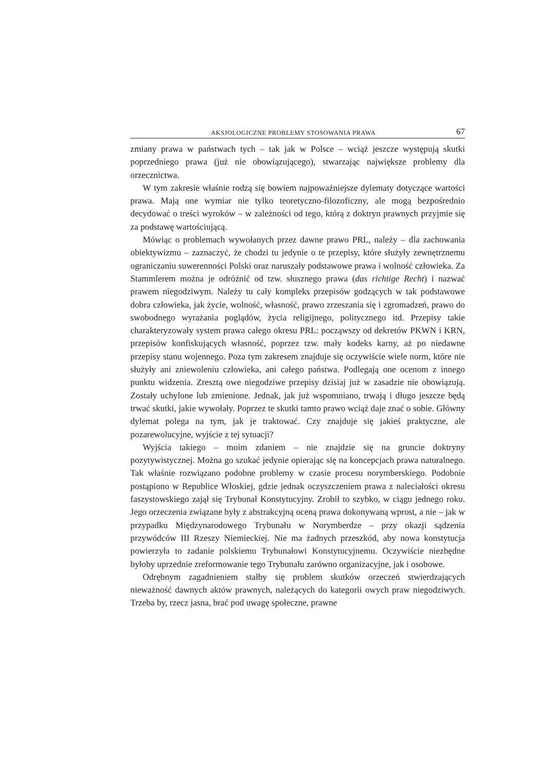AKSJOLOGICZNE PROBLEMY STOSOWANIA PRAWA 67
zmiany prawa w państwach tych – tak jak w Polsce – wciąż jeszcze występują skutki poprzedniego prawa (już nie obowiązującego), stwarzając największe problemy dla orzecznictwa.
W tym zakresie właśnie rodzą się bowiem najpoważniejsze dylematy dotyczące wartości prawa. Mają one wymiar nie tylko teoretyczno-filozoficzny, ale mogą bezpośrednio decydować o treści wyroków – w zależności od tego, którą z doktryn prawnych przyjmie się za podstawę wartościującą.
Mówiąc o problemach wywołanych przez dawne prawo PRL, należy – dla zachowania obiektywizmu – zaznaczyć, że chodzi tu jedynie o te przepisy, które służyły zewnętrznemu ograniczaniu suwerenności Polski oraz naruszały podstawowe prawa i wolność człowieka. Za Stammlerem można je odróżnić od tzw. słusznego prawa (das richtige Recht) i nazwać prawem niegodziwym. Należy tu cały kompleks przepisów godzących w tak podstawowe dobra człowieka, jak życie, wolność, własność, prawo zrzeszania się i zgromadzeń, prawo do swobodnego wyrażania poglądów, życia religijnego, politycznego itd. Przepisy takie charakteryzowały system prawa całego okresu PRL: począwszy od dekretów PKWN i KRN, przepisów konfiskujących własność, poprzez tzw. mały kodeks karny, aż po niedawne przepisy stanu wojennego. Poza tym zakresem znajduje się oczywiście wiele norm, które nie służyły ani zniewoleniu człowieka, ani całego państwa. Podlegają one ocenom z innego punktu widzenia. Zresztą owe niegodziwe przepisy dzisiaj już w zasadzie nie obowiązują. Zostały uchylone lub zmienione. Jednak, jak już wspomniano, trwają i długo jeszcze będą trwać skutki, jakie wywołały. Poprzez te skutki tamto prawo wciąż daje znać o sobie. Główny dylemat polega na tym, jak je traktować. Czy znajduje się jakieś praktyczne, ale pozarewolucyjne, wyjście z tej sytuacji?
Wyjścia takiego – moim zdaniem – nie znajdzie się na gruncie doktryny pozytywistycznej. Można go szukać jedynie opierając się na koncepcjach prawa naturalnego. Tak właśnie rozwiązano podobne problemy w czasie procesu norymberskiego. Podobnie postąpiono w Republice Włoskiej, gdzie jednak oczyszczeniem prawa z naleciałości okresu faszystowskiego zajął się Trybunał Konstytucyjny. Zrobił to szybko, w ciągu jednego roku. Jego orzeczenia związane były z abstrakcyjną oceną prawa dokonywaną wprost, a nie – jak w przypadku Międzynarodowego Trybunału w Norymberdze – przy okazji sądzenia przywódców III Rzeszy Niemieckiej. Nie ma żadnych przeszkód, aby nowa konstytucja powierzyła to zadanie polskiemu Trybunałowi Konstytucyjnemu. Oczywiście niezbędne byłoby uprzednie zreformowanie tego Trybunału zarówno organizacyjne, jak i osobowe.
Odrębnym zagadnieniem stałby się problem skutków orzeczeń stwierdzających nieważność dawnych aktów prawnych, należących do kategorii owych praw niegodziwych. Trzeba by, rzecz jasna, brać pod uwagę społeczne, prawne